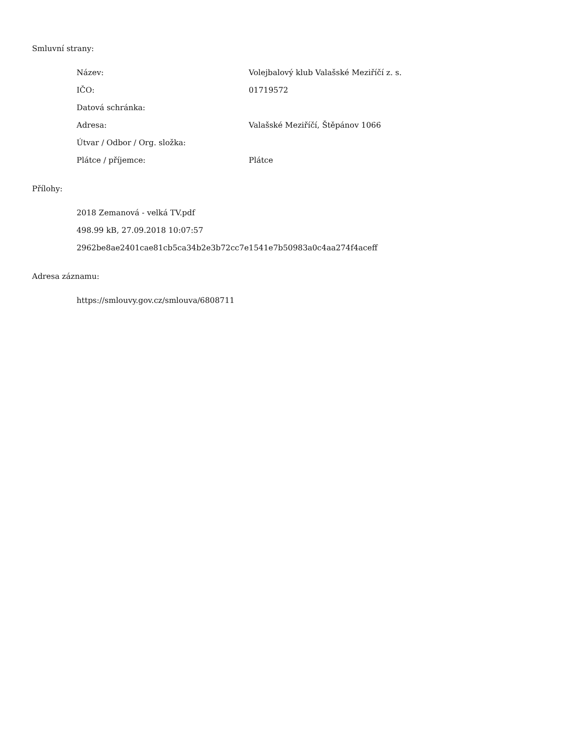Smluvní strany:
| Název: | Volejbalový klub Valašské Meziříčí z. s. |
| IČO: | 01719572 |
| Datová schránka: | |
| Adresa: | Valašské Meziříčí, Štěpánov 1066 |
| Útvar / Odbor / Org. složka: | |
| Plátce / příjemce: | Plátce |
Přílohy:
2018 Zemanová - velká TV.pdf
498.99 kB, 27.09.2018 10:07:57
2962be8ae2401cae81cb5ca34b2e3b72cc7e1541e7b50983a0c4aa274f4aceff
Adresa záznamu:
https://smlouvy.gov.cz/smlouva/6808711